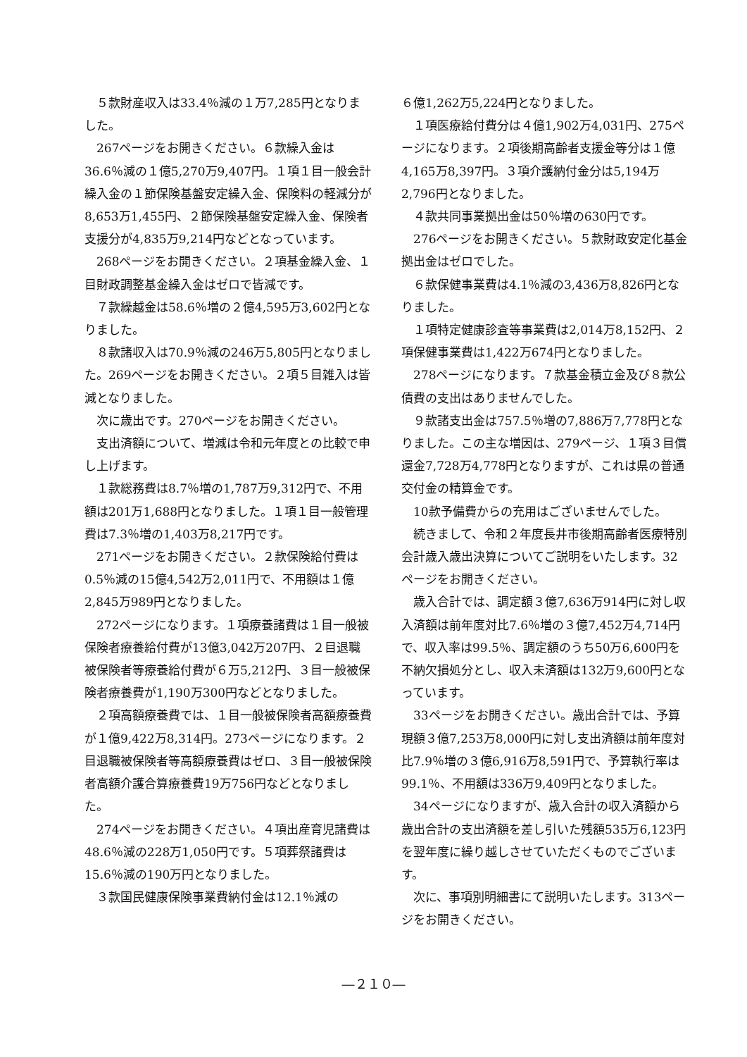５款財産収入は33.4％減の１万7,285円となりました。
267ページをお開きください。６款繰入金は36.6％減の１億5,270万9,407円。１項１目一般会計繰入金の１節保険基盤安定繰入金、保険料の軽減分が8,653万1,455円、２節保険基盤安定繰入金、保険者支援分が4,835万9,214円などとなっています。
268ページをお開きください。２項基金繰入金、１目財政調整基金繰入金はゼロで皆減です。
７款繰越金は58.6％増の２億4,595万3,602円となりました。
８款諸収入は70.9％減の246万5,805円となりました。269ページをお開きください。２項５目雑入は皆減となりました。
次に歳出です。270ページをお開きください。
支出済額について、増減は令和元年度との比較で申し上げます。
１款総務費は8.7％増の1,787万9,312円で、不用額は201万1,688円となりました。１項１目一般管理費は7.3％増の1,403万8,217円です。
271ページをお開きください。２款保険給付費は0.5％減の15億4,542万2,011円で、不用額は１億2,845万989円となりました。
272ページになります。１項療養諸費は１目一般被保険者療養給付費が13億3,042万207円、２目退職被保険者等療養給付費が６万5,212円、３目一般被保険者療養費が1,190万300円などとなりました。
２項高額療養費では、１目一般被保険者高額療養費が１億9,422万8,314円。273ページになります。２目退職被保険者等高額療養費はゼロ、３目一般被保険者高額介護合算療養費19万756円などとなりました。
274ページをお開きください。４項出産育児諸費は48.6％減の228万1,050円です。５項葬祭諸費は15.6％減の190万円となりました。
３款国民健康保険事業費納付金は12.1％減の
６億1,262万5,224円となりました。
１項医療給付費分は４億1,902万4,031円、275ページになります。２項後期高齢者支援金等分は１億4,165万8,397円。３項介護納付金分は5,194万2,796円となりました。
４款共同事業拠出金は50％増の630円です。
276ページをお開きください。５款財政安定化基金拠出金はゼロでした。
６款保健事業費は4.1％減の3,436万8,826円となりました。
１項特定健康診査等事業費は2,014万8,152円、２項保健事業費は1,422万674円となりました。
278ページになります。７款基金積立金及び８款公債費の支出はありませんでした。
９款諸支出金は757.5％増の7,886万7,778円となりました。この主な増因は、279ページ、１項３目償還金7,728万4,778円となりますが、これは県の普通交付金の精算金です。
10款予備費からの充用はございませんでした。
続きまして、令和２年度長井市後期高齢者医療特別会計歳入歳出決算についてご説明をいたします。32ページをお開きください。
歳入合計では、調定額３億7,636万914円に対し収入済額は前年度対比7.6％増の３億7,452万4,714円で、収入率は99.5％、調定額のうち50万6,600円を不納欠損処分とし、収入未済額は132万9,600円となっています。
33ページをお開きください。歳出合計では、予算現額３億7,253万8,000円に対し支出済額は前年度対比7.9％増の３億6,916万8,591円で、予算執行率は99.1％、不用額は336万9,409円となりました。
34ページになりますが、歳入合計の収入済額から歳出合計の支出済額を差し引いた残額535万6,123円を翌年度に繰り越しさせていただくものでございます。
次に、事項別明細書にて説明いたします。313ページをお開きください。
―２１０―